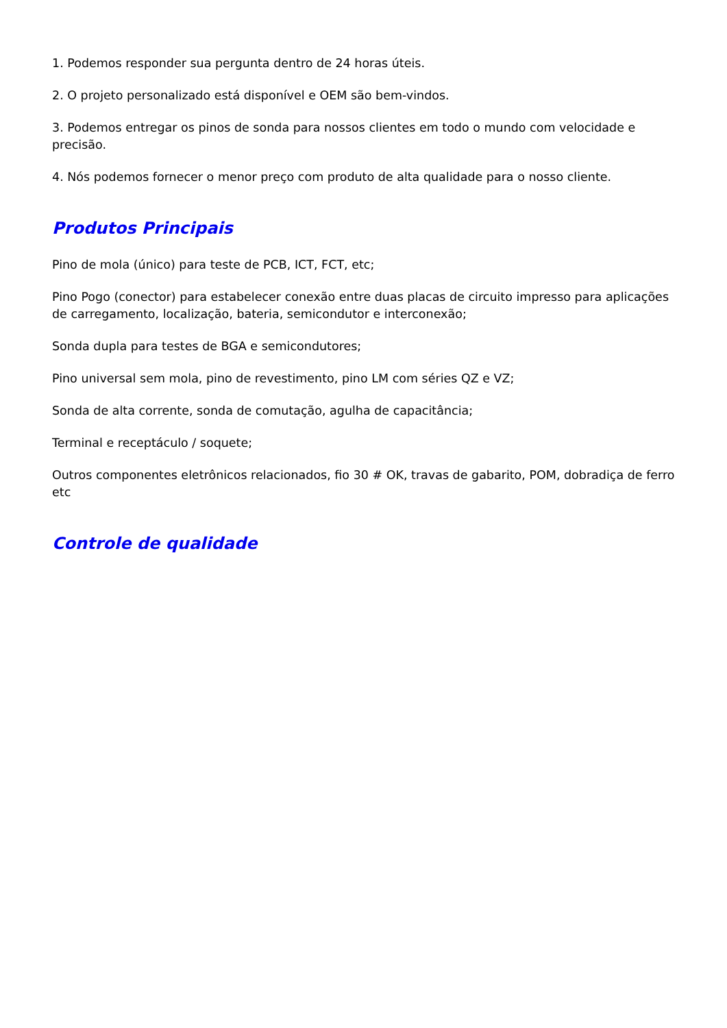1. Podemos responder sua pergunta dentro de 24 horas úteis.
2. O projeto personalizado está disponível e OEM são bem-vindos.
3. Podemos entregar os pinos de sonda para nossos clientes em todo o mundo com velocidade e precisão.
4. Nós podemos fornecer o menor preço com produto de alta qualidade para o nosso cliente.
Produtos Principais
Pino de mola (único) para teste de PCB, ICT, FCT, etc;
Pino Pogo (conector) para estabelecer conexão entre duas placas de circuito impresso para aplicações de carregamento, localização, bateria, semicondutor e interconexão;
Sonda dupla para testes de BGA e semicondutores;
Pino universal sem mola, pino de revestimento, pino LM com séries QZ e VZ;
Sonda de alta corrente, sonda de comutação, agulha de capacitância;
Terminal e receptáculo / soquete;
Outros componentes eletrônicos relacionados, fio 30 # OK, travas de gabarito, POM, dobradiça de ferro etc
Controle de qualidade